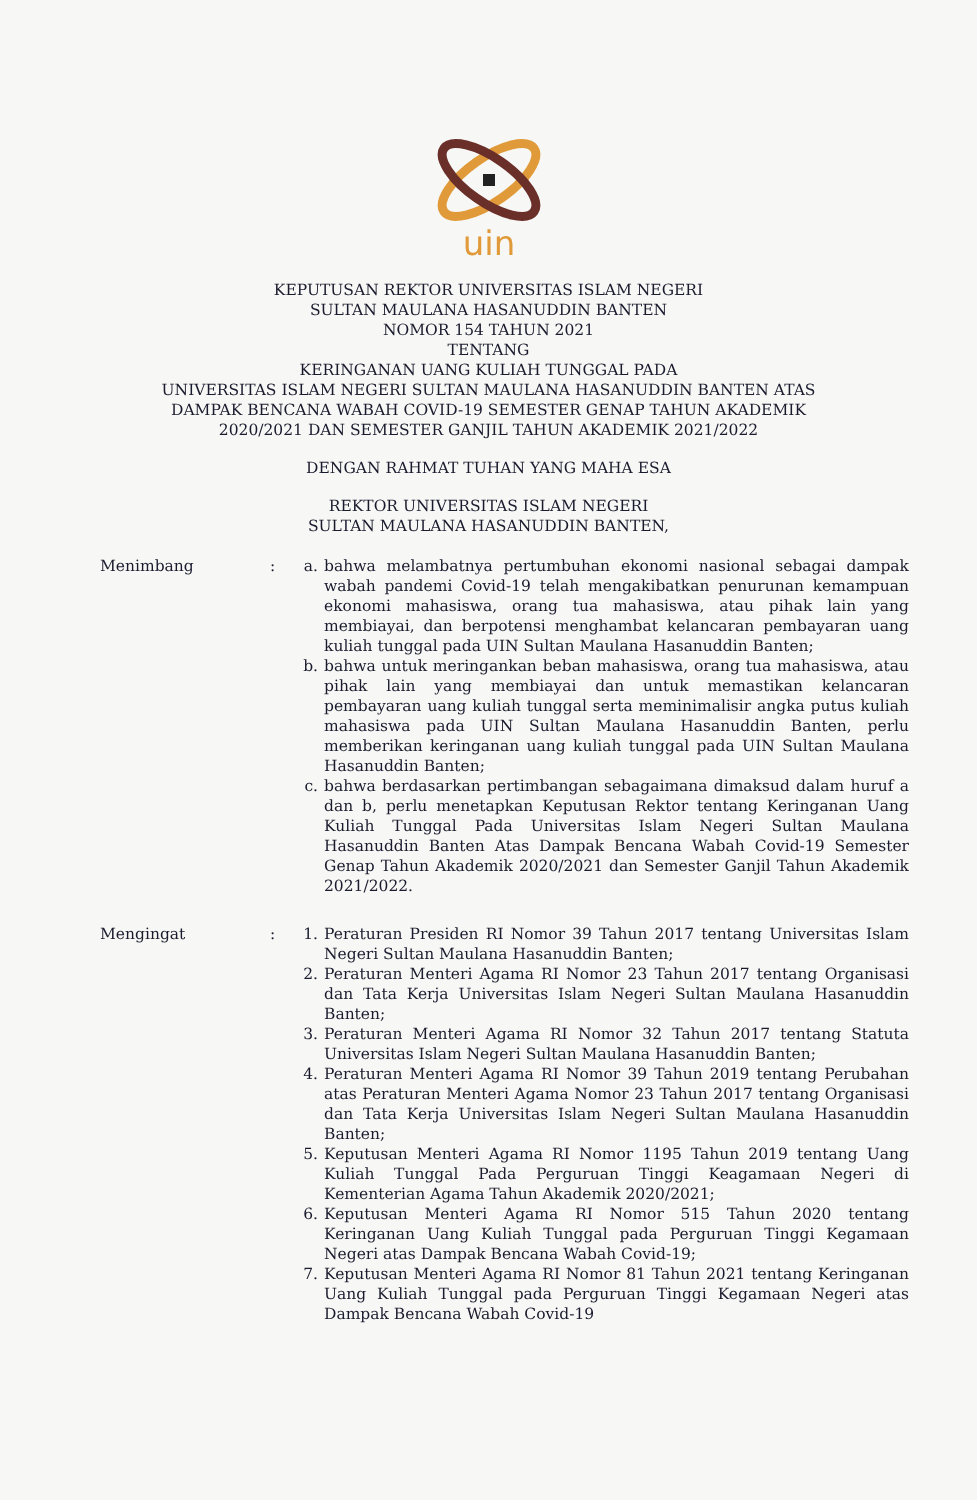uin
KEPUTUSAN REKTOR UNIVERSITAS ISLAM NEGERI
SULTAN MAULANA HASANUDDIN BANTEN
NOMOR 154 TAHUN 2021
TENTANG
KERINGANAN UANG KULIAH TUNGGAL PADA
UNIVERSITAS ISLAM NEGERI SULTAN MAULANA HASANUDDIN BANTEN ATAS
DAMPAK BENCANA WABAH COVID-19 SEMESTER GENAP TAHUN AKADEMIK
2020/2021 DAN SEMESTER GANJIL TAHUN AKADEMIK 2021/2022
DENGAN RAHMAT TUHAN YANG MAHA ESA
REKTOR UNIVERSITAS ISLAM NEGERI
SULTAN MAULANA HASANUDDIN BANTEN,
Menimbang : a. bahwa melambatnya pertumbuhan ekonomi nasional sebagai dampak wabah pandemi Covid-19 telah mengakibatkan penurunan kemampuan ekonomi mahasiswa, orang tua mahasiswa, atau pihak lain yang membiayai, dan berpotensi menghambat kelancaran pembayaran uang kuliah tunggal pada UIN Sultan Maulana Hasanuddin Banten;
b. bahwa untuk meringankan beban mahasiswa, orang tua mahasiswa, atau pihak lain yang membiayai dan untuk memastikan kelancaran pembayaran uang kuliah tunggal serta meminimalisir angka putus kuliah mahasiswa pada UIN Sultan Maulana Hasanuddin Banten, perlu memberikan keringanan uang kuliah tunggal pada UIN Sultan Maulana Hasanuddin Banten;
c. bahwa berdasarkan pertimbangan sebagaimana dimaksud dalam huruf a dan b, perlu menetapkan Keputusan Rektor tentang Keringanan Uang Kuliah Tunggal Pada Universitas Islam Negeri Sultan Maulana Hasanuddin Banten Atas Dampak Bencana Wabah Covid-19 Semester Genap Tahun Akademik 2020/2021 dan Semester Ganjil Tahun Akademik 2021/2022.
Mengingat : 1. Peraturan Presiden RI Nomor 39 Tahun 2017 tentang Universitas Islam Negeri Sultan Maulana Hasanuddin Banten;
2. Peraturan Menteri Agama RI Nomor 23 Tahun 2017 tentang Organisasi dan Tata Kerja Universitas Islam Negeri Sultan Maulana Hasanuddin Banten;
3. Peraturan Menteri Agama RI Nomor 32 Tahun 2017 tentang Statuta Universitas Islam Negeri Sultan Maulana Hasanuddin Banten;
4. Peraturan Menteri Agama RI Nomor 39 Tahun 2019 tentang Perubahan atas Peraturan Menteri Agama Nomor 23 Tahun 2017 tentang Organisasi dan Tata Kerja Universitas Islam Negeri Sultan Maulana Hasanuddin Banten;
5. Keputusan Menteri Agama RI Nomor 1195 Tahun 2019 tentang Uang Kuliah Tunggal Pada Perguruan Tinggi Keagamaan Negeri di Kementerian Agama Tahun Akademik 2020/2021;
6. Keputusan Menteri Agama RI Nomor 515 Tahun 2020 tentang Keringanan Uang Kuliah Tunggal pada Perguruan Tinggi Kegamaan Negeri atas Dampak Bencana Wabah Covid-19;
7. Keputusan Menteri Agama RI Nomor 81 Tahun 2021 tentang Keringanan Uang Kuliah Tunggal pada Perguruan Tinggi Kegamaan Negeri atas Dampak Bencana Wabah Covid-19